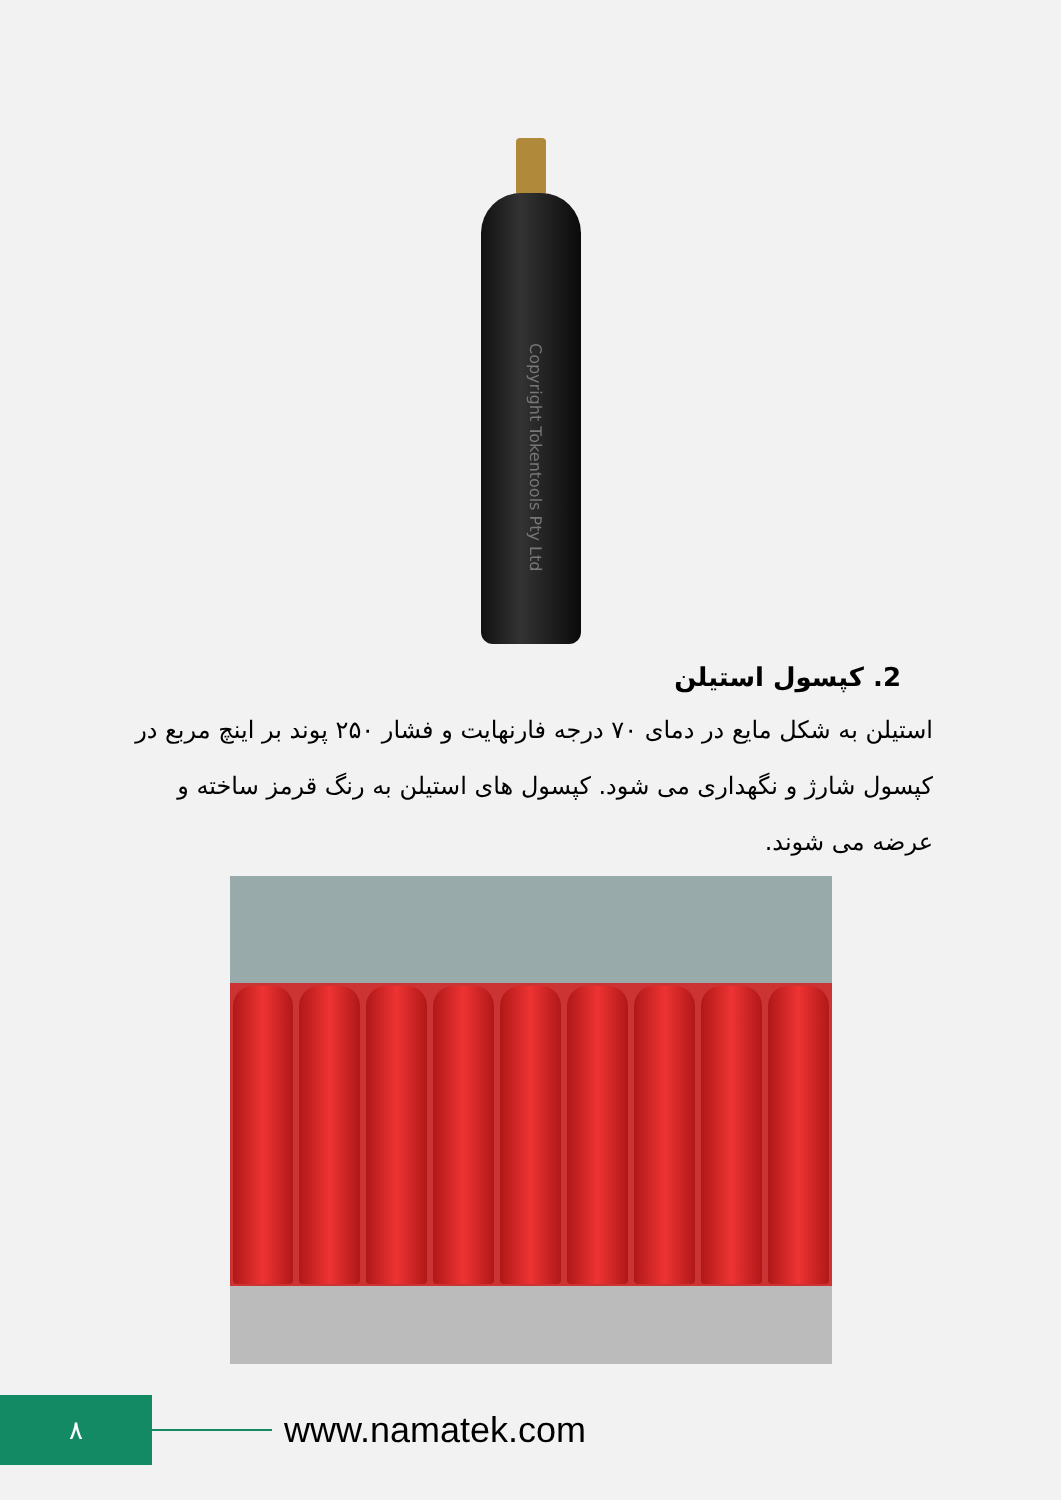Copyright Tokentools Pty Ltd
2. کپسول استیلن
استیلن به شکل مایع در دمای ۷۰ درجه فارنهایت و فشار ۲۵۰ پوند بر اینچ مربع در کپسول شارژ و نگهداری می شود. کپسول های استیلن به رنگ قرمز ساخته و عرضه می شوند.
۸
www.namatek.com